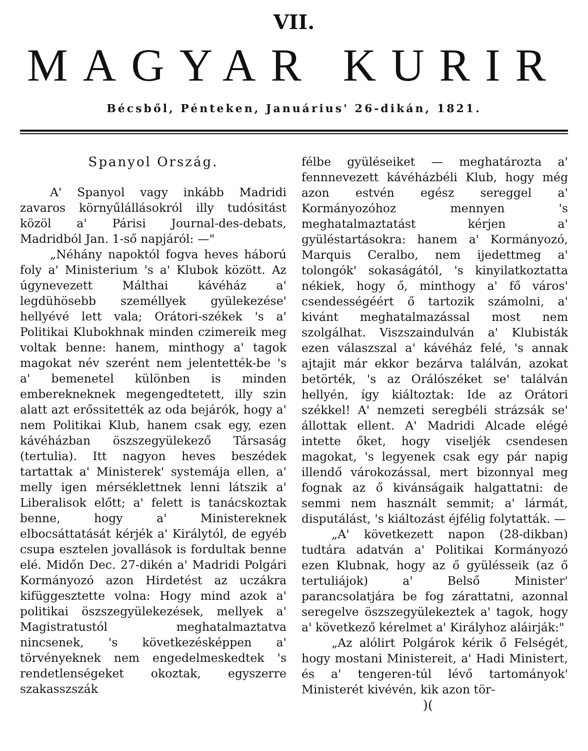VII.
MAGYAR KURIR
Bécsből, Pénteken, Januárius' 26-dikán, 1821.
Spanyol Ország.
A' Spanyol vagy inkább Madridi zavaros környűlállásokról illy tudósitást közöl a' Párisi Journal-des-debats, Madridból Jan. 1-ső napjáról: —"
„Néhány napoktól fogva heves háború foly a' Ministerium 's a' Klubok között. Az úgynevezett Málthai kávéház a' legdühösebb személlyek gyülekezése' hellyévé lett vala; Orátori-székek 's a' Politikai Klubokhnak minden czimereik meg voltak benne: hanem, minthogy a' tagok magokat név szerént nem jelentették-be 's a' bemenetel különben is minden emberekneknek megengedtetett, illy szin alatt azt erőssitették az oda bejárók, hogy a' nem Politikai Klub, hanem csak egy, ezen kávéházban öszszegyülekező Társaság (tertulia). Itt nagyon heves beszédek tartattak a' Ministerek' systemája ellen, a' melly igen mérséklettnek lenni látszik a' Liberalisok előtt; a' felett is tanácskoztak benne, hogy a' Ministereknek elbocsáttatását kérjék a' Királytól, de egyéb csupa esztelen jovallások is fordultak benne elé. Midőn Dec. 27-dikén a' Madridi Polgári Kormányozó azon Hirdetést az uczákra kifüggesztette volna: Hogy mind azok a' politikai öszszegyülekezések, mellyek a' Magistratustól meghatalmaztatva nincsenek, 's következésképpen a' törvényeknek nem engedelmeskedtek 's rendetlenségeket okoztak, egyszerre szakasszszák
félbe gyüléseiket — meghatározta a' fennnevezett kávéházbéli Klub, hogy még azon estvén egész sereggel a' Kormányozóhoz mennyen 's meghatalmaztatást kérjen a' gyüléstartásokra: hanem a' Kormányozó, Marquis Ceralbo, nem ijedettmeg a' tolongók' sokaságától, 's kinyilatkoztatta nékiek, hogy ő, minthogy a' fő város' csendességéért ő tartozik számolni, a' kivánt meghatalmazással most nem szolgálhat. Viszszaindulván a' Klubisták ezen válaszszal a' kávéház felé, 's annak ajtajit már ekkor bezárva találván, azokat betörték, 's az Orálószéket se' találván hellyén, így kiáltoztak: Ide az Orátori székkel! A' nemzeti seregbéli strázsák se' állottak ellent. A' Madridi Alcade elégé intette őket, hogy viseljék csendesen magokat, 's legyenek csak egy pár napig illendő várokozással, mert bizonnyal meg fognak az ő kivánságaik halgattatni: de semmi nem használt semmit; a' lármát, disputálást, 's kiáltozást éjfélig folytatták. —
„A' következett napon (28-dikban) tudtára adatván a' Politikai Kormányozó ezen Klubnak, hogy az ő gyülésseik (az ő tertuliájok) a' Belső Minister' parancsolatjára be fog zárattatni, azonnal seregelve öszszegyülekeztek a' tagok, hogy a' következő kérelmet a' Királyhoz aláirják:"
„Az alólirt Polgárok kérik ő Felségét, hogy mostani Ministereit, a' Hadi Ministert, és a' tengeren-túl lévő tartományok' Ministerét kivévén, kik azon tör-
)(